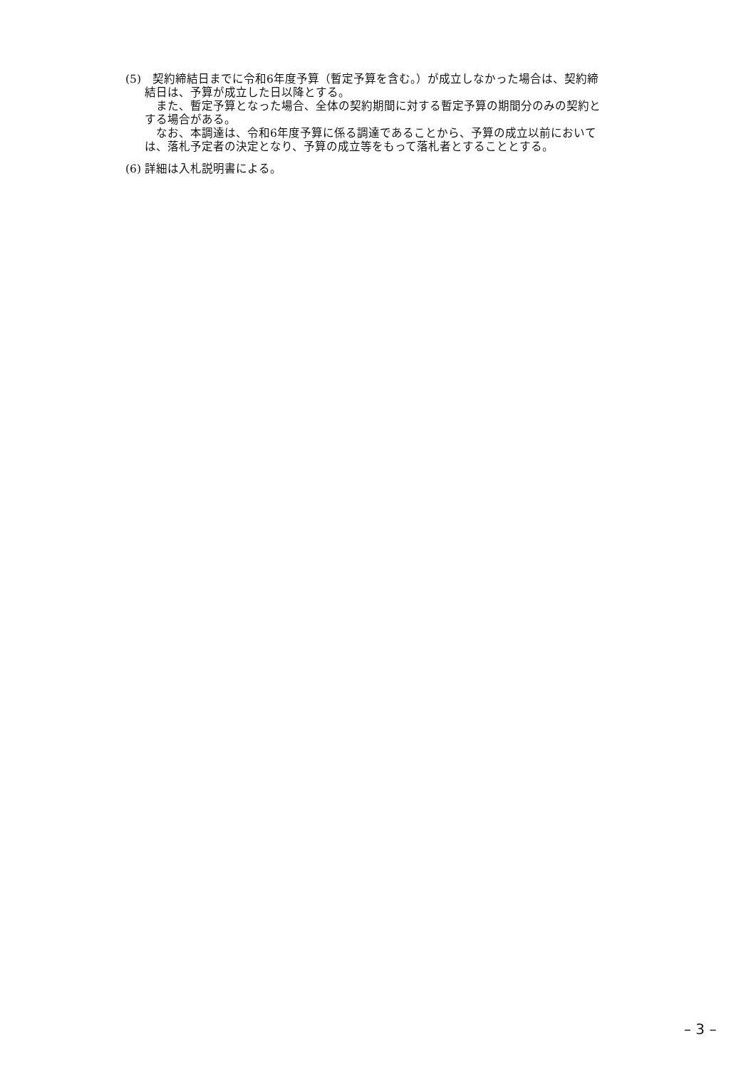(5)　契約締結日までに令和6年度予算（暫定予算を含む。）が成立しなかった場合は、契約締
結日は、予算が成立した日以降とする。
　また、暫定予算となった場合、全体の契約期間に対する暫定予算の期間分のみの契約と
する場合がある。
　なお、本調達は、令和6年度予算に係る調達であることから、予算の成立以前において
は、落札予定者の決定となり、予算の成立等をもって落札者とすることとする。
(6) 詳細は入札説明書による。
– 3 –